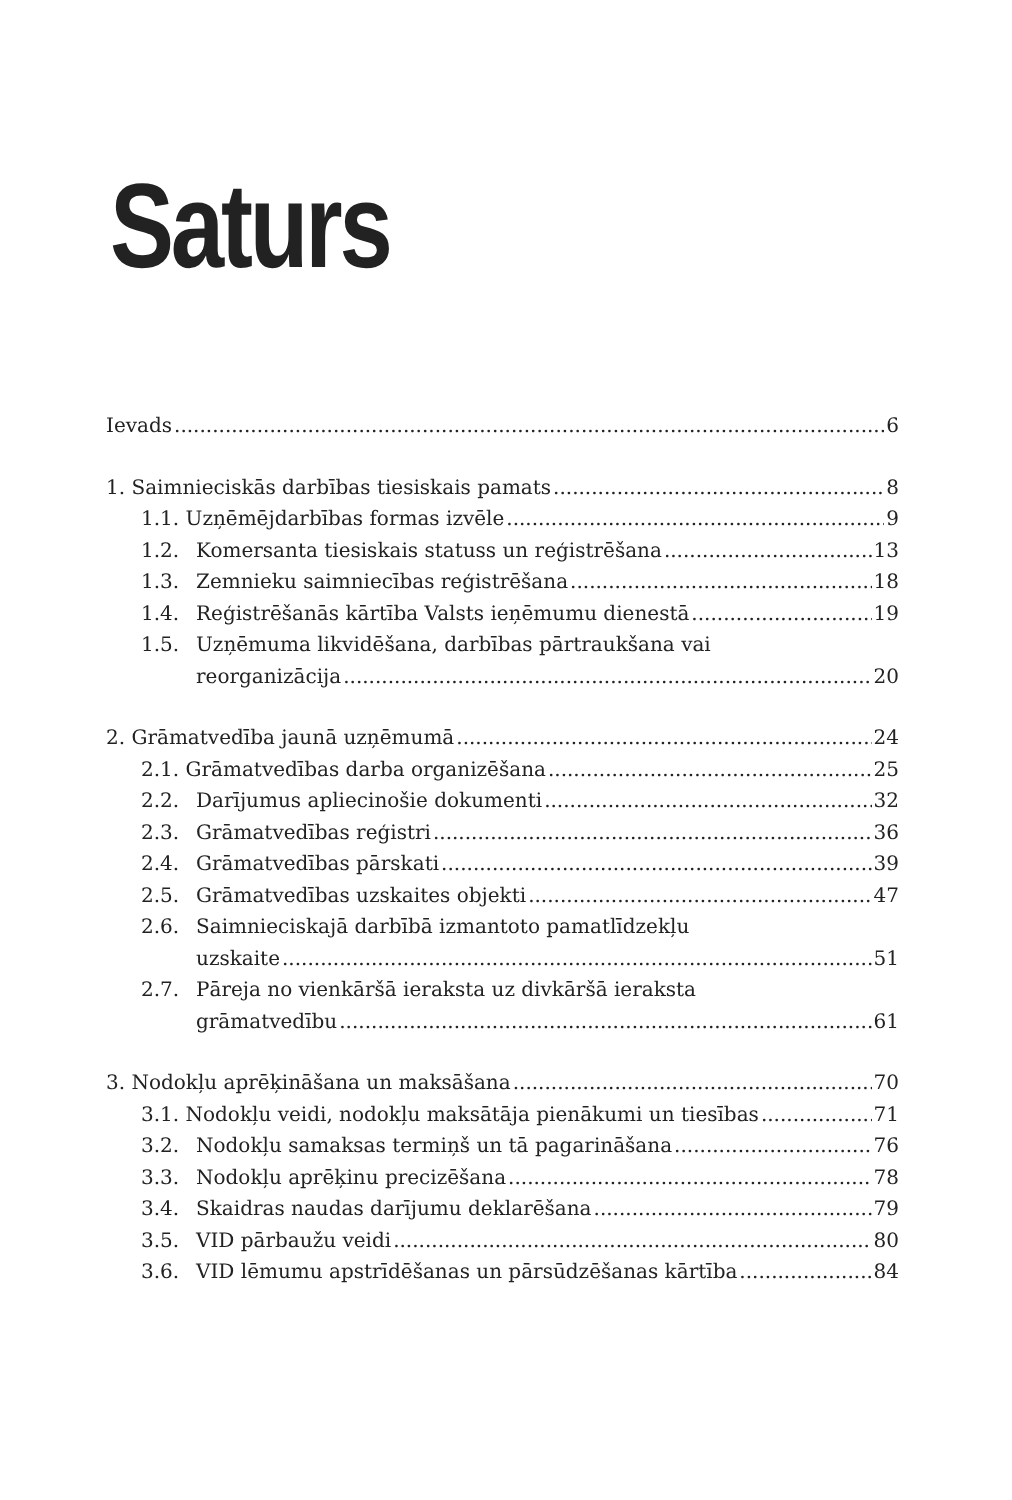Saturs
Ievads 6
1. Saimnieciskās darbības tiesiskais pamats 8
1.1. Uzņēmējdarbības formas izvēle 9
1.2. Komersanta tiesiskais statuss un reģistrēšana 13
1.3. Zemnieku saimniecības reģistrēšana 18
1.4. Reģistrēšanās kārtība Valsts ieņēmumu dienestā 19
1.5. Uzņēmuma likvidēšana, darbības pārtraukšana vai
reorganizācija 20
2. Grāmatvedība jaunā uzņēmumā 24
2.1. Grāmatvedības darba organizēšana 25
2.2. Darījumus apliecinošie dokumenti 32
2.3. Grāmatvedības reģistri 36
2.4. Grāmatvedības pārskati 39
2.5. Grāmatvedības uzskaites objekti 47
2.6. Saimnieciskajā darbībā izmantoto pamatlīdzekļu
uzskaite 51
2.7. Pāreja no vienkāršā ieraksta uz divkāršā ieraksta
grāmatvedību 61
3. Nodokļu aprēķināšana un maksāšana 70
3.1. Nodokļu veidi, nodokļu maksātāja pienākumi un tiesības 71
3.2. Nodokļu samaksas termiņš un tā pagarināšana 76
3.3. Nodokļu aprēķinu precizēšana 78
3.4. Skaidras naudas darījumu deklarēšana 79
3.5. VID pārbaužu veidi 80
3.6. VID lēmumu apstrīdēšanas un pārsūdzēšanas kārtība 84